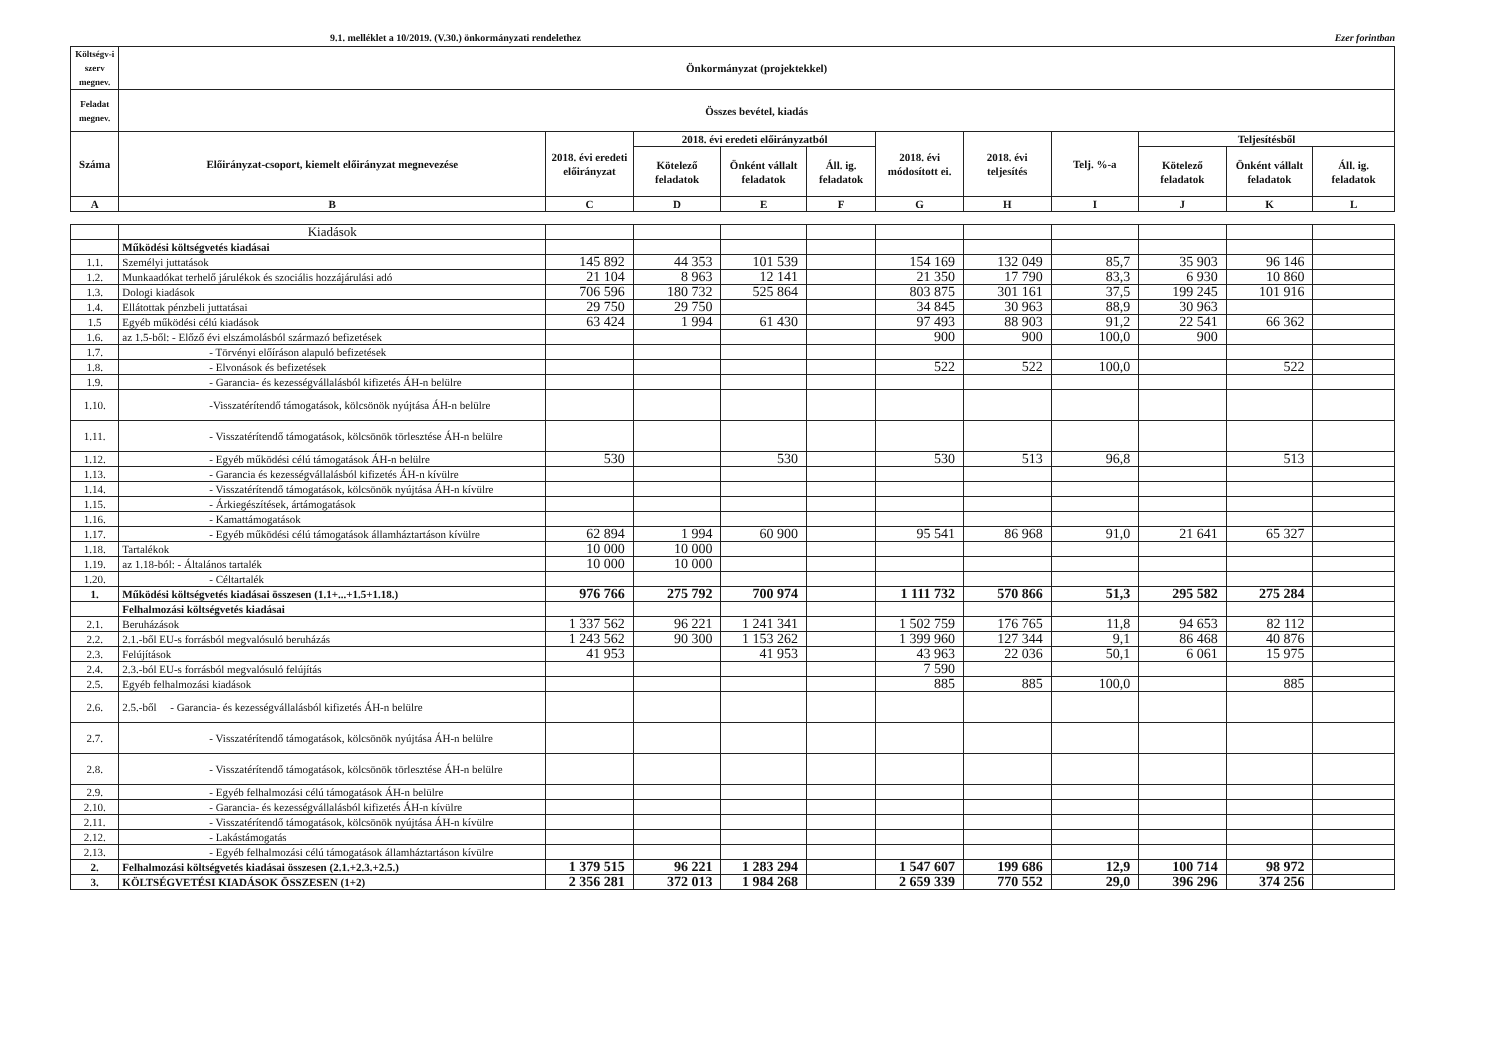9.1. melléklet a 10/2019. (V.30.) önkormányzati rendelethez Ezer forintban
| Költségv-i szerv megnev. | Önkormányzat (projektekkel) | | | | | | | | | | |
| --- | --- | --- | --- | --- | --- | --- | --- | --- | --- | --- | --- |
| Feladat megnev. | Összes bevétel, kiadás | | | | | | | | | | |
| Száma | Előirányzat-csoport, kiemelt előirányzat megnevezése | 2018. évi eredeti előirányzat | 2018. évi eredeti előirányzatból | | | 2018. évi módosított ei. | 2018. évi teljesítés | Telj. %-a | Teljesítésből | | |
| | | | Kötelező feladatok | Önként vállalt feladatok | Áll. ig. feladatok | | | | Kötelező feladatok | Önként vállalt feladatok | Áll. ig. feladatok |
| A | B | C | D | E | F | G | H | I | J | K | L |
| | Kiadások | | | | | | | | | | |
| | Működési költségvetés kiadásai | | | | | | | | | | |
| 1.1. | Személyi juttatások | 145 892 | 44 353 | 101 539 | | 154 169 | 132 049 | 85,7 | 35 903 | 96 146 | |
| 1.2. | Munkaadókat terhelő járulékok és szociális hozzájárulási adó | 21 104 | 8 963 | 12 141 | | 21 350 | 17 790 | 83,3 | 6 930 | 10 860 | |
| 1.3. | Dologi kiadások | 706 596 | 180 732 | 525 864 | | 803 875 | 301 161 | 37,5 | 199 245 | 101 916 | |
| 1.4. | Ellátottak pénzbeli juttatásai | 29 750 | 29 750 | | | 34 845 | 30 963 | 88,9 | 30 963 | | |
| 1.5 | Egyéb működési célú kiadások | 63 424 | 1 994 | 61 430 | | 97 493 | 88 903 | 91,2 | 22 541 | 66 362 | |
| 1.6. | az 1.5-ből: - Előző évi elszámolásból származó befizetések | | | | | 900 | 900 | 100,0 | 900 | | |
| 1.7. | - Törvényi előíráson alapuló befizetések | | | | | | | | | | |
| 1.8. | - Elvonások és befizetések | | | | | 522 | 522 | 100,0 | | 522 | |
| 1.9. | - Garancia- és kezességvállalásból kifizetés ÁH-n belülre | | | | | | | | | | |
| 1.10. | -Visszatérítendő támogatások, kölcsönök nyújtása ÁH-n belülre | | | | | | | | | | |
| 1.11. | - Visszatérítendő támogatások, kölcsönök törlesztése ÁH-n belülre | | | | | | | | | | |
| 1.12. | - Egyéb működési célú támogatások ÁH-n belülre | 530 | | 530 | | 530 | 513 | 96,8 | | 513 | |
| 1.13. | - Garancia és kezességvállalásból kifizetés ÁH-n kívülre | | | | | | | | | | |
| 1.14. | - Visszatérítendő támogatások, kölcsönök nyújtása ÁH-n kívülre | | | | | | | | | | |
| 1.15. | - Árkiegészítések, ártámogatások | | | | | | | | | | |
| 1.16. | - Kamattámogatások | | | | | | | | | | |
| 1.17. | - Egyéb működési célú támogatások államháztartáson kívülre | 62 894 | 1 994 | 60 900 | | 95 541 | 86 968 | 91,0 | 21 641 | 65 327 | |
| 1.18. | Tartalékok | 10 000 | 10 000 | | | | | | | | |
| 1.19. | az 1.18-ból: - Általános tartalék | 10 000 | 10 000 | | | | | | | | |
| 1.20. | - Céltartalék | | | | | | | | | | |
| 1. | Működési költségvetés kiadásai összesen (1.1+...+1.5+1.18.) | 976 766 | 275 792 | 700 974 | | 1 111 732 | 570 866 | 51,3 | 295 582 | 275 284 | |
| | Felhalmozási költségvetés kiadásai | | | | | | | | | | |
| 2.1. | Beruházások | 1 337 562 | 96 221 | 1 241 341 | | 1 502 759 | 176 765 | 11,8 | 94 653 | 82 112 | |
| 2.2. | 2.1.-ből EU-s forrásból megvalósuló beruházás | 1 243 562 | 90 300 | 1 153 262 | | 1 399 960 | 127 344 | 9,1 | 86 468 | 40 876 | |
| 2.3. | Felújítások | 41 953 | | 41 953 | | 43 963 | 22 036 | 50,1 | 6 061 | 15 975 | |
| 2.4. | 2.3.-ból EU-s forrásból megvalósuló felújítás | | | | | 7 590 | | | | | |
| 2.5. | Egyéb felhalmozási kiadások | | | | | 885 | 885 | 100,0 | | 885 | |
| 2.6. | 2.5.-ből - Garancia- és kezességvállalásból kifizetés ÁH-n belülre | | | | | | | | | | |
| 2.7. | - Visszatérítendő támogatások, kölcsönök nyújtása ÁH-n belülre | | | | | | | | | | |
| 2.8. | - Visszatérítendő támogatások, kölcsönök törlesztése ÁH-n belülre | | | | | | | | | | |
| 2.9. | - Egyéb felhalmozási célú támogatások ÁH-n belülre | | | | | | | | | | |
| 2.10. | - Garancia- és kezességvállalásból kifizetés ÁH-n kívülre | | | | | | | | | | |
| 2.11. | - Visszatérítendő támogatások, kölcsönök nyújtása ÁH-n kívülre | | | | | | | | | | |
| 2.12. | - Lakástámogatás | | | | | | | | | | |
| 2.13. | - Egyéb felhalmozási célú támogatások államháztartáson kívülre | | | | | | | | | | |
| 2. | Felhalmozási költségvetés kiadásai összesen (2.1.+2.3.+2.5.) | 1 379 515 | 96 221 | 1 283 294 | | 1 547 607 | 199 686 | 12,9 | 100 714 | 98 972 | |
| 3. | KÖLTSÉGVETÉSI KIADÁSOK ÖSSZESEN (1+2) | 2 356 281 | 372 013 | 1 984 268 | | 2 659 339 | 770 552 | 29,0 | 396 296 | 374 256 | |